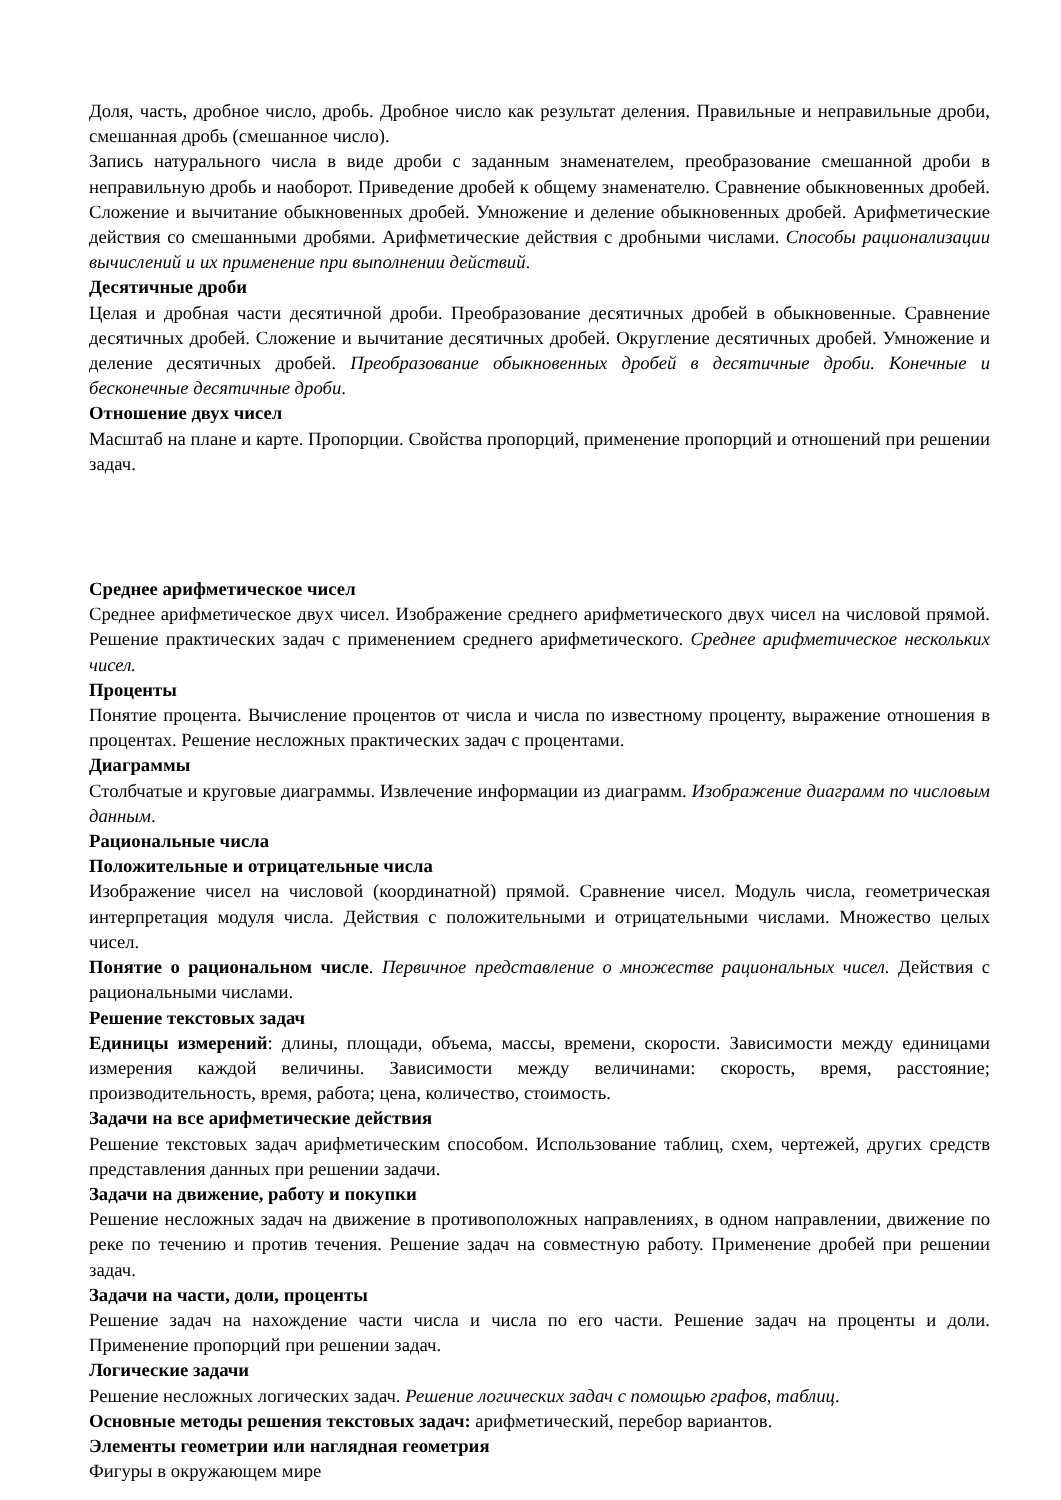Доля, часть, дробное число, дробь. Дробное число как результат деления. Правильные и неправильные дроби, смешанная дробь (смешанное число).
Запись натурального числа в виде дроби с заданным знаменателем, преобразование смешанной дроби в неправильную дробь и наоборот. Приведение дробей к общему знаменателю. Сравнение обыкновенных дробей. Сложение и вычитание обыкновенных дробей. Умножение и деление обыкновенных дробей. Арифметические действия со смешанными дробями. Арифметические действия с дробными числами. Способы рационализации вычислений и их применение при выполнении действий.
Десятичные дроби
Целая и дробная части десятичной дроби. Преобразование десятичных дробей в обыкновенные. Сравнение десятичных дробей. Сложение и вычитание десятичных дробей. Округление десятичных дробей. Умножение и деление десятичных дробей. Преобразование обыкновенных дробей в десятичные дроби. Конечные и бесконечные десятичные дроби.
Отношение двух чисел
Масштаб на плане и карте. Пропорции. Свойства пропорций, применение пропорций и отношений при решении задач.
Среднее арифметическое чисел
Среднее арифметическое двух чисел. Изображение среднего арифметического двух чисел на числовой прямой. Решение практических задач с применением среднего арифметического. Среднее арифметическое нескольких чисел.
Проценты
Понятие процента. Вычисление процентов от числа и числа по известному проценту, выражение отношения в процентах. Решение несложных практических задач с процентами.
Диаграммы
Столбчатые и круговые диаграммы. Извлечение информации из диаграмм. Изображение диаграмм по числовым данным.
Рациональные числа
Положительные и отрицательные числа
Изображение чисел на числовой (координатной) прямой. Сравнение чисел. Модуль числа, геометрическая интерпретация модуля числа. Действия с положительными и отрицательными числами. Множество целых чисел.
Понятие о рациональном числе. Первичное представление о множестве рациональных чисел. Действия с рациональными числами.
Решение текстовых задач
Единицы измерений: длины, площади, объема, массы, времени, скорости. Зависимости между единицами измерения каждой величины. Зависимости между величинами: скорость, время, расстояние; производительность, время, работа; цена, количество, стоимость.
Задачи на все арифметические действия
Решение текстовых задач арифметическим способом. Использование таблиц, схем, чертежей, других средств представления данных при решении задачи.
Задачи на движение, работу и покупки
Решение несложных задач на движение в противоположных направлениях, в одном направлении, движение по реке по течению и против течения. Решение задач на совместную работу. Применение дробей при решении задач.
Задачи на части, доли, проценты
Решение задач на нахождение части числа и числа по его части. Решение задач на проценты и доли. Применение пропорций при решении задач.
Логические задачи
Решение несложных логических задач. Решение логических задач с помощью графов, таблиц.
Основные методы решения текстовых задач: арифметический, перебор вариантов.
Элементы геометрии или наглядная геометрия
Фигуры в окружающем мире